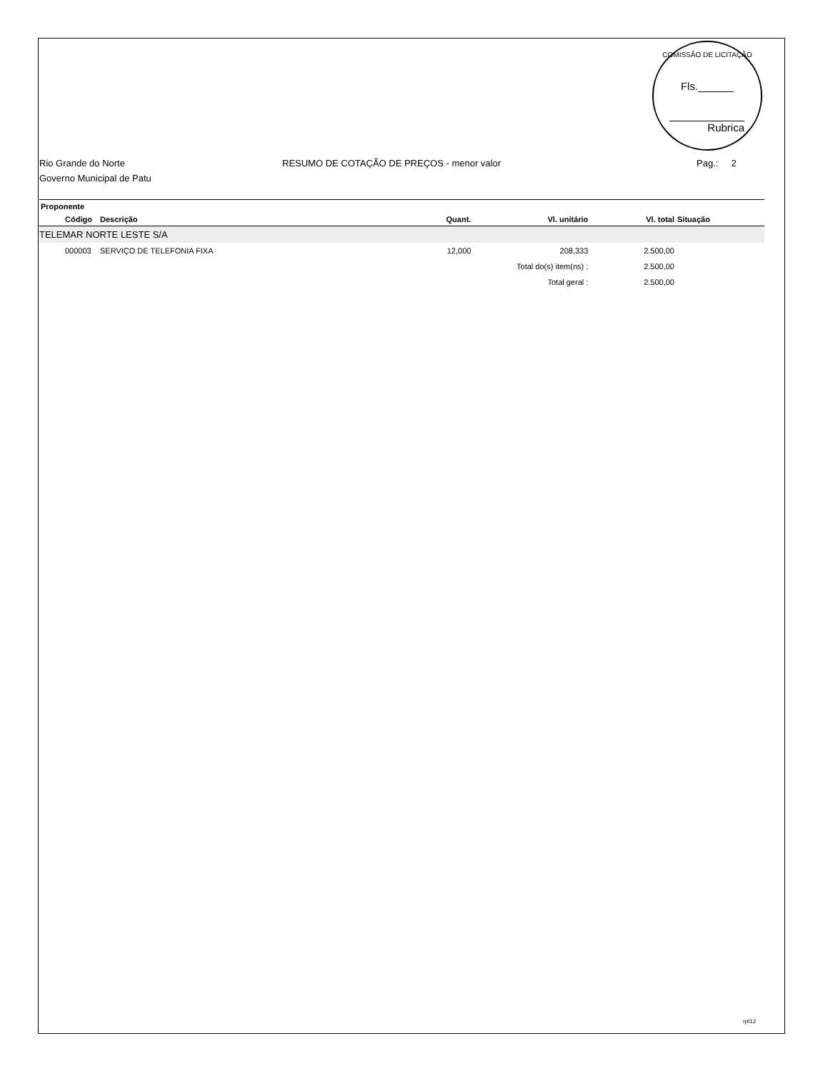COMISSÃO DE LICITAÇÃO
Fls.______
Rubrica
Rio Grande do Norte RESUMO DE COTAÇÃO DE PREÇOS - menor valor Pag.: 2
Governo Municipal de Patu
| Proponente | | | | | | |
| --- | --- | --- | --- | --- | --- | --- |
| | Código | Descrição | Quant. | Vl. unitário | Vl. total | Situação |
| TELEMAR NORTE LESTE S/A | | | | | | |
| | 000003 | SERVIÇO DE TELEFONIA FIXA | 12,000 | 208,333 | 2.500,00 | |
| | | | Total do(s) item(ns) : | | 2.500,00 | |
| | | | Total geral : | | 2.500,00 | |
rpt12